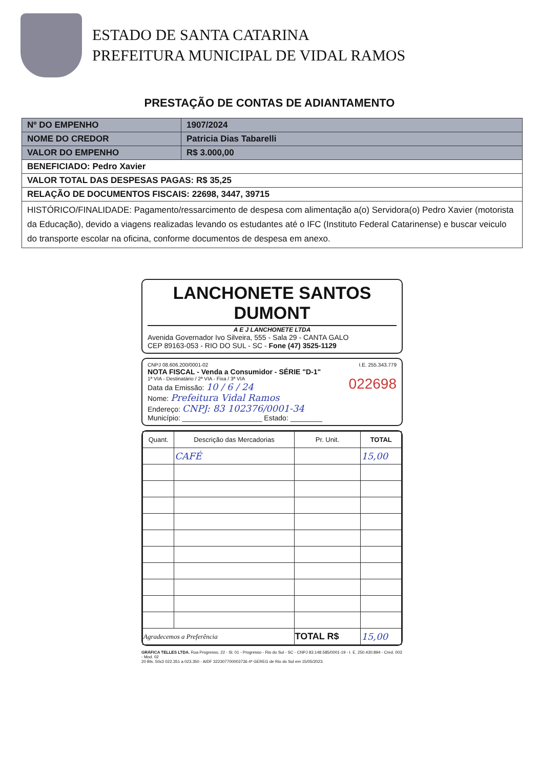ESTADO DE SANTA CATARINA
PREFEITURA MUNICIPAL DE VIDAL RAMOS
PRESTAÇÃO DE CONTAS DE ADIANTAMENTO
| Nº DO EMPENHO | 1907/2024 |
| NOME DO CREDOR | Patricia Dias Tabarelli |
| VALOR DO EMPENHO | R$ 3.000,00 |
| BENEFICIADO: Pedro Xavier | |
| VALOR TOTAL DAS DESPESAS PAGAS: R$ 35,25 | |
| RELAÇÃO DE DOCUMENTOS FISCAIS: 22698, 3447, 39715 | |
| HISTÓRICO/FINALIDADE: Pagamento/ressarcimento de despesa com alimentação a(o) Servidora(o) Pedro Xavier (motorista da Educação), devido a viagens realizadas levando os estudantes até o IFC (Instituto Federal Catarinense) e buscar veiculo do transporte escolar na oficina, conforme documentos de despesa em anexo. | |
LANCHONETE SANTOS DUMONT
A E J LANCHONETE LTDA
Avenida Governador Ivo Silveira, 555 - Sala 29 - CANTA GALO
CEP 89163-053 - RIO DO SUL - SC - Fone (47) 3525-1129
CNPJ 08.606.200/0001-02 I.E. 255.343.779
NOTA FISCAL - Venda a Consumidor - SÉRIE "D-1"
1ª VIA - Destinatário / 2ª VIA - Fixa / 3ª VIA 022698
Data da Emissão: 10 / 6 / 24
Nome: Prefeitura Vidal Ramos
Endereço: CNPJ: 83 102376/0001-34
Município: ____________________ Estado: ________
| Quant. | Descrição das Mercadorias | Pr. Unit. | TOTAL |
| --- | --- | --- | --- |
| | CAFÉ | | 15,00 |
| Agradecemos a Preferência | | TOTAL R$ | 15,00 |
GRÁFICA TELLES LTDA. Rua Progresso, 22 - Sl. 01 - Progresso - Rio do Sul - SC - CNPJ 83.148.585/0001-19 - I. E. 250.430.894 - Cred. 003 - Mod. 02
20 Bls. 50x3 022.351 a 023.350 - AIDF 322307700003736 4ª GEREG de Rio do Sul em 15/05/2023.